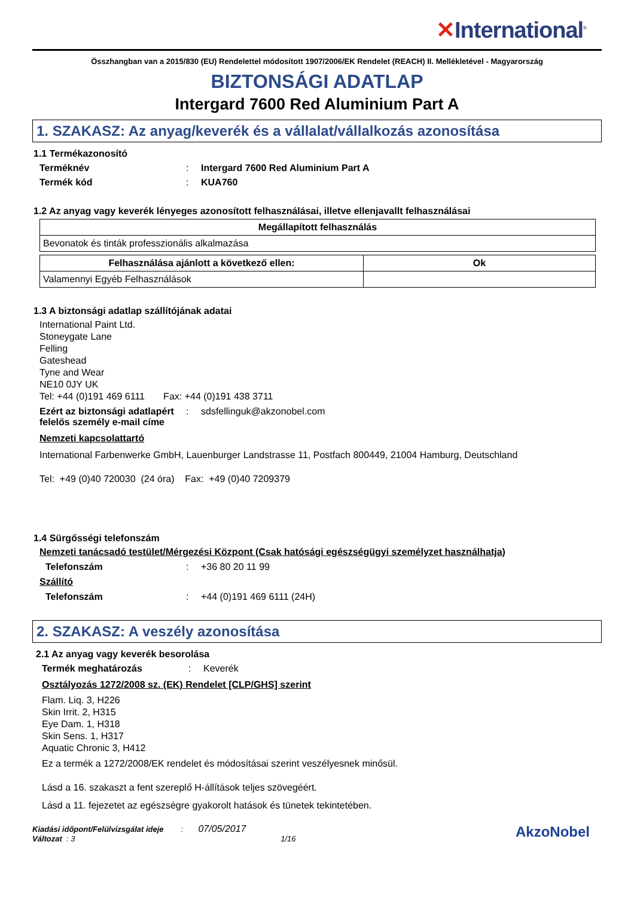✕International<sup>®</sup>
Összhangban van a 2015/830 (EU) Rendelettel módosított 1907/2006/EK Rendelet (REACH) II. Mellékletével - Magyarország
BIZTONSÁGI ADATLAP
Intergard 7600 Red Aluminium Part A
1. SZAKASZ: Az anyag/keverék és a vállalat/vállalkozás azonosítása
1.1 Termékazonosító
Terméknév : Intergard 7600 Red Aluminium Part A
Termék kód : KUA760
1.2 Az anyag vagy keverék lényeges azonosított felhasználásai, illetve ellenjavallt felhasználásai
| Megállapított felhasználás |
| --- |
| Bevonatok és tinták professzionális alkalmazása |
| Felhasználása ajánlott a következő ellen: | Ok |
| --- | --- |
| Valamennyi Egyéb Felhasználások | |
1.3 A biztonsági adatlap szállítójának adatai
International Paint Ltd.
Stoneygate Lane
Felling
Gateshead
Tyne and Wear
NE10 0JY UK
Tel: +44 (0)191 469 6111 Fax: +44 (0)191 438 3711
Ezért az biztonsági adatlapért felelős személy e-mail címe
: sdsfellinguk@akzonobel.com
Nemzeti kapcsolattartó
International Farbenwerke GmbH, Lauenburger Landstrasse 11, Postfach 800449, 21004 Hamburg, Deutschland
Tel: +49 (0)40 720030 (24 óra) Fax: +49 (0)40 7209379
1.4 Sürgősségi telefonszám
Nemzeti tanácsadó testület/Mérgezési Központ (Csak hatósági egészségügyi személyzet használhatja)
Telefonszám : +36 80 20 11 99
Szállító
Telefonszám : +44 (0)191 469 6111 (24H)
2. SZAKASZ: A veszély azonosítása
2.1 Az anyag vagy keverék besorolása
Termék meghatározás : Keverék
Osztályozás 1272/2008 sz. (EK) Rendelet [CLP/GHS] szerint
Flam. Liq. 3, H226
Skin Irrit. 2, H315
Eye Dam. 1, H318
Skin Sens. 1, H317
Aquatic Chronic 3, H412
Ez a termék a 1272/2008/EK rendelet és módosításai szerint veszélyesnek minősül.
Lásd a 16. szakaszt a fent szereplő H-állítások teljes szövegéért.
Lásd a 11. fejezetet az egészségre gyakorolt hatások és tünetek tekintetében.
Kiadási időpont/Felülvizsgálat ideje : 07/05/2017
Változat : 3 1/16
AkzoNobel